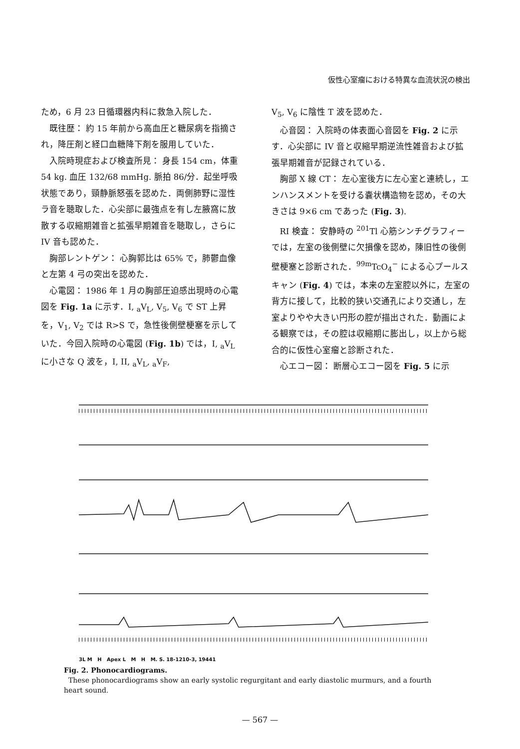仮性心室瘤における特異な血流状況の検出
ため，6 月 23 日循環器内科に救急入院した．
既往歴： 約 15 年前から高血圧と糖尿病を指摘され，降圧剤と経口血糖降下剤を服用していた．
入院時現症および検査所見： 身長 154 cm，体重 54 kg. 血圧 132/68 mmHg. 脈拍 86/分．起坐呼吸状態であり，頸静脈怒張を認めた．両側肺野に湿性ラ音を聴取した．心尖部に最強点を有し左腋窩に放散する収縮期雑音と拡張早期雑音を聴取し，さらに IV 音も認めた．
胸部レントゲン： 心胸郭比は 65% で，肺鬱血像と左第 4 弓の突出を認めた．
心電図： 1986 年 1 月の胸部圧迫感出現時の心電図を Fig. 1a に示す．I, <sub>a</sub>V<sub>L</sub>, V<sub>5</sub>, V<sub>6</sub> で ST 上昇を，V<sub>1</sub>, V<sub>2</sub> では R>S で，急性後側壁梗塞を示していた．今回入院時の心電図 (Fig. 1b) では，I, <sub>a</sub>V<sub>L</sub> に小さな Q 波を，I, II, <sub>a</sub>V<sub>L</sub>, <sub>a</sub>V<sub>F</sub>,
V<sub>5</sub>, V<sub>6</sub> に陰性 T 波を認めた．
心音図： 入院時の体表面心音図を Fig. 2 に示す．心尖部に IV 音と収縮早期逆流性雑音および拡張早期雑音が記録されている．
胸部 X 線 CT： 左心室後方に左心室と連続し，エンハンスメントを受ける嚢状構造物を認め，その大きさは 9×6 cm であった (Fig. 3).
RI 検査： 安静時の <sup>201</sup>Tl 心筋シンチグラフィーでは，左室の後側壁に欠損像を認め，陳旧性の後側壁梗塞と診断された．<sup>99m</sup>TcO<sub>4</sub><sup>−</sup> による心プールスキャン (Fig. 4) では，本来の左室腔以外に，左室の背方に接して，比較的狭い交通孔により交通し，左室よりやや大きい円形の腔が描出された．動画による観察では，その腔は収縮期に膨出し，以上から総合的に仮性心室瘤と診断された．
心エコー図： 断層心エコー図を Fig. 5 に示
3L M H Apex L M H M. S. 18-1210-3, 19441
Fig. 2. Phonocardiograms.
These phonocardiograms show an early systolic regurgitant and early diastolic murmurs, and a fourth heart sound.
— 567 —